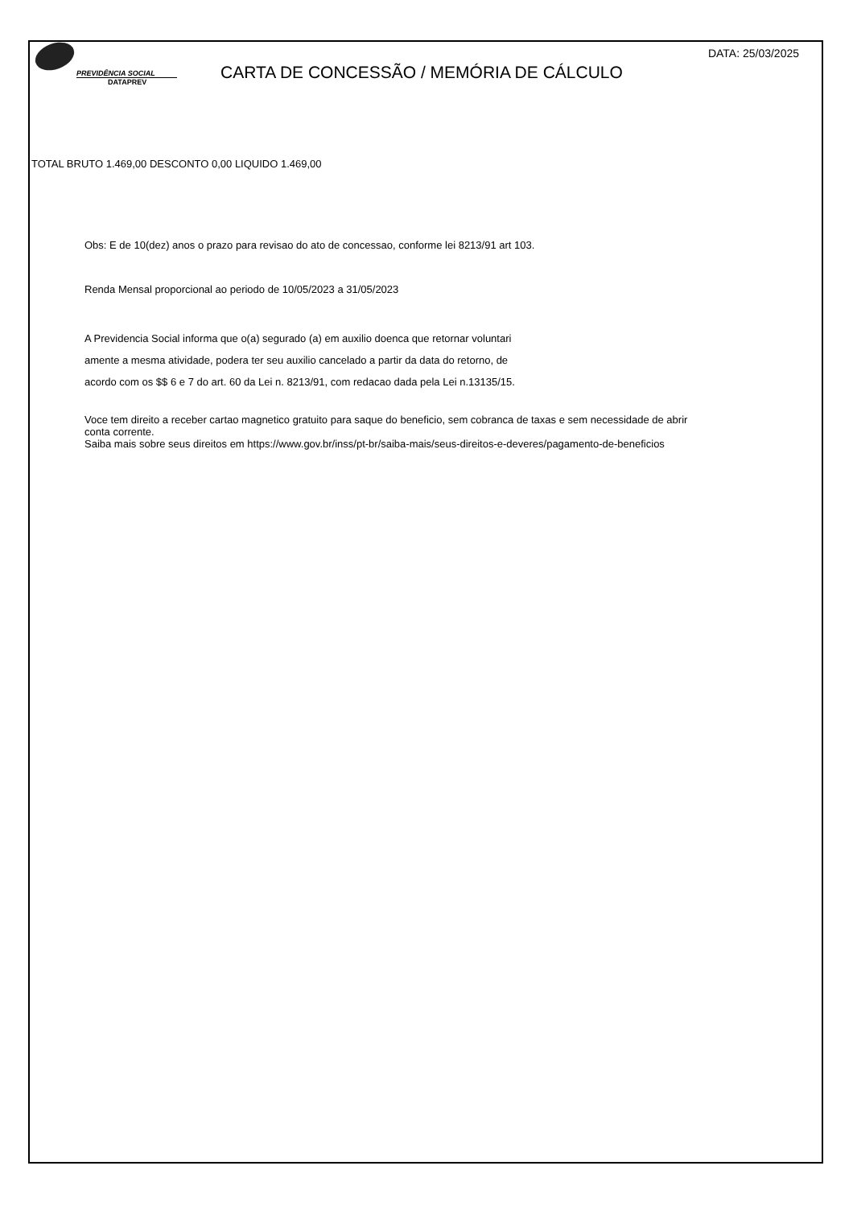PREVIDÊNCIA SOCIAL
DATAPREV
CARTA DE CONCESSÃO / MEMÓRIA DE CÁLCULO
DATA: 25/03/2025
TOTAL BRUTO 1.469,00 DESCONTO 0,00 LIQUIDO 1.469,00
Obs: E de 10(dez) anos o prazo para revisao do ato de concessao, conforme lei 8213/91 art 103.
Renda Mensal proporcional ao periodo de 10/05/2023 a 31/05/2023
A Previdencia Social informa que o(a) segurado (a) em auxilio doenca que retornar voluntari
amente a mesma atividade, podera ter seu auxilio cancelado a partir da data do retorno, de
acordo com os $$ 6 e 7 do art. 60 da Lei n. 8213/91, com redacao dada pela Lei n.13135/15.
Voce tem direito a receber cartao magnetico gratuito para saque do beneficio, sem cobranca de taxas e sem necessidade de abrir
conta corrente.
Saiba mais sobre seus direitos em https://www.gov.br/inss/pt-br/saiba-mais/seus-direitos-e-deveres/pagamento-de-beneficios